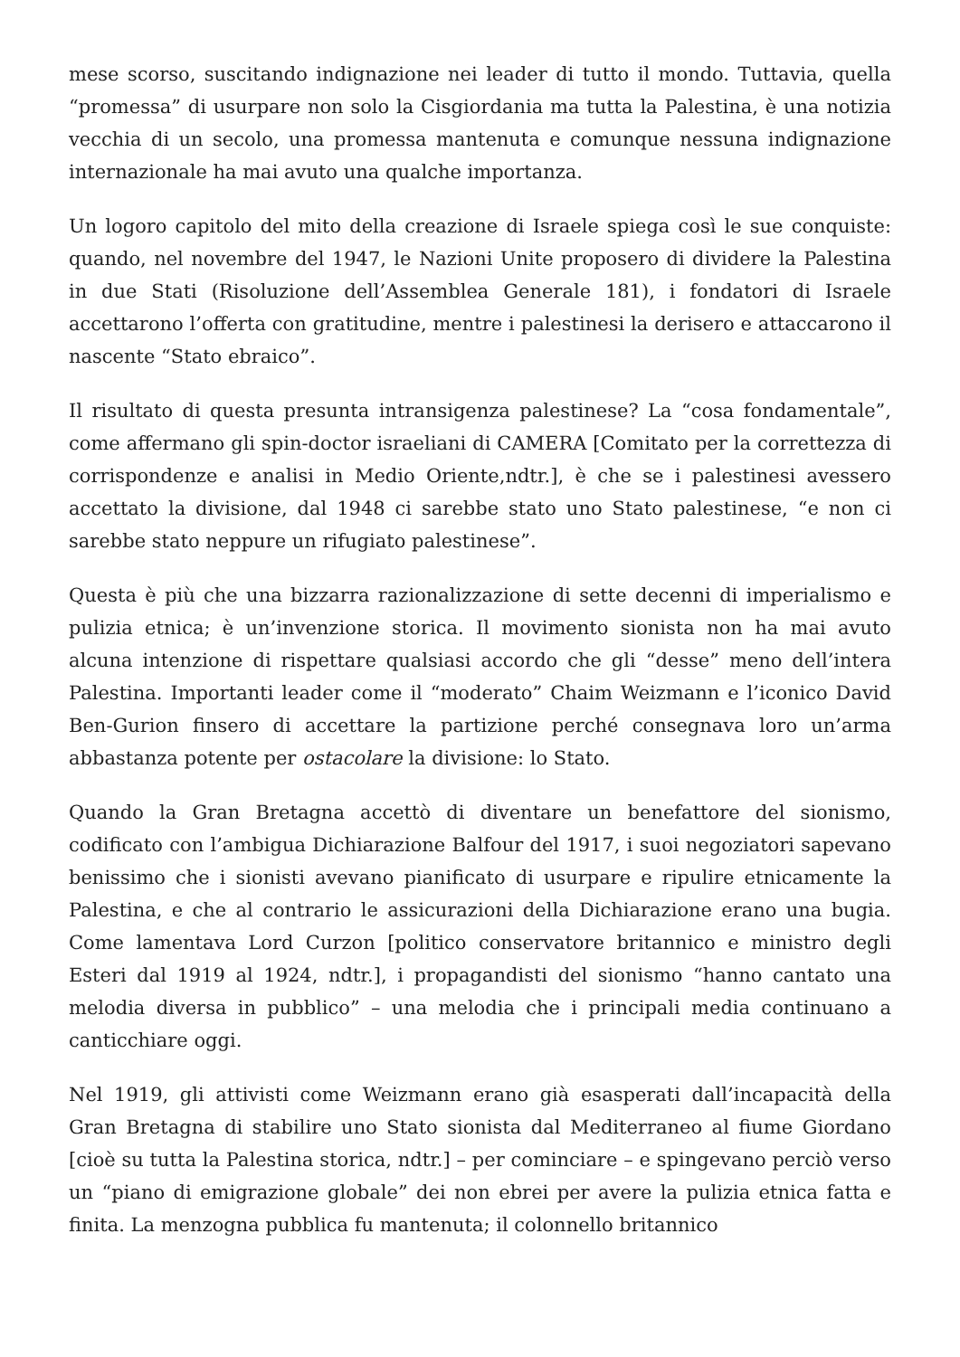mese scorso, suscitando indignazione nei leader di tutto il mondo. Tuttavia, quella “promessa” di usurpare non solo la Cisgiordania ma tutta la Palestina, è una notizia vecchia di un secolo, una promessa mantenuta e comunque nessuna indignazione internazionale ha mai avuto una qualche importanza.
Un logoro capitolo del mito della creazione di Israele spiega così le sue conquiste: quando, nel novembre del 1947, le Nazioni Unite proposero di dividere la Palestina in due Stati (Risoluzione dell’Assemblea Generale 181), i fondatori di Israele accettarono l’offerta con gratitudine, mentre i palestinesi la derisero e attaccarono il nascente “Stato ebraico”.
Il risultato di questa presunta intransigenza palestinese? La “cosa fondamentale”, come affermano gli spin-doctor israeliani di CAMERA [Comitato per la correttezza di corrispondenze e analisi in Medio Oriente,ndtr.], è che se i palestinesi avessero accettato la divisione, dal 1948 ci sarebbe stato uno Stato palestinese, “e non ci sarebbe stato neppure un rifugiato palestinese”.
Questa è più che una bizzarra razionalizzazione di sette decenni di imperialismo e pulizia etnica; è un’invenzione storica. Il movimento sionista non ha mai avuto alcuna intenzione di rispettare qualsiasi accordo che gli “desse” meno dell’intera Palestina. Importanti leader come il “moderato” Chaim Weizmann e l’iconico David Ben-Gurion finsero di accettare la partizione perché consegnava loro un’arma abbastanza potente per ostacolare la divisione: lo Stato.
Quando la Gran Bretagna accettò di diventare un benefattore del sionismo, codificato con l’ambigua Dichiarazione Balfour del 1917, i suoi negoziatori sapevano benissimo che i sionisti avevano pianificato di usurpare e ripulire etnicamente la Palestina, e che al contrario le assicurazioni della Dichiarazione erano una bugia. Come lamentava Lord Curzon [politico conservatore britannico e ministro degli Esteri dal 1919 al 1924, ndtr.], i propagandisti del sionismo “hanno cantato una melodia diversa in pubblico” – una melodia che i principali media continuano a canticchiare oggi.
Nel 1919, gli attivisti come Weizmann erano già esasperati dall’incapacità della Gran Bretagna di stabilire uno Stato sionista dal Mediterraneo al fiume Giordano [cioè su tutta la Palestina storica, ndtr.] – per cominciare – e spingevano perciò verso un “piano di emigrazione globale” dei non ebrei per avere la pulizia etnica fatta e finita. La menzogna pubblica fu mantenuta; il colonnello britannico